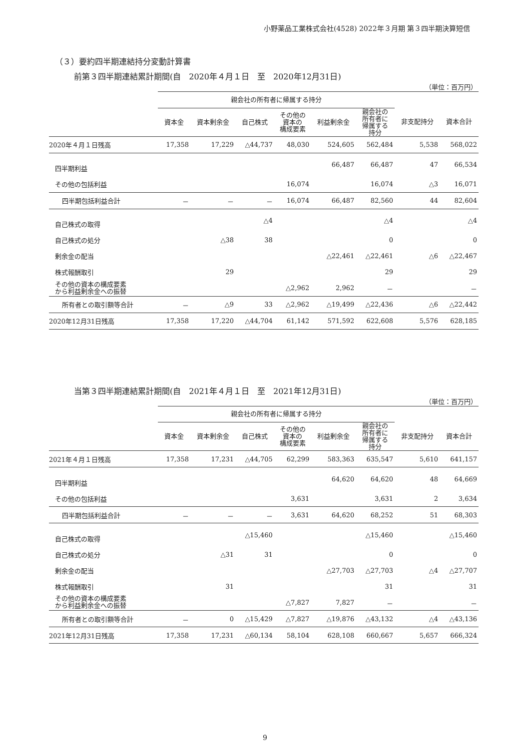小野薬品工業株式会社(4528) 2022年３月期 第３四半期決算短信
（３）要約四半期連結持分変動計算書
前第３四半期連結累計期間(自　2020年４月１日　至　2020年12月31日)
（単位：百万円）
| | 親会社の所有者に帰属する持分 | | | | | | | |
| --- | --- | --- | --- | --- | --- | --- | --- | --- |
| | 資本金 | 資本剰余金 | 自己株式 | その他の 資本の 構成要素 | 利益剰余金 | 親会社の 所有者に 帰属する 持分 | 非支配持分 | 資本合計 |
| 2020年４月１日残高 | 17,358 | 17,229 | △44,737 | 48,030 | 524,605 | 562,484 | 5,538 | 568,022 |
| 四半期利益 | | | | | 66,487 | 66,487 | 47 | 66,534 |
| その他の包括利益 | | | | 16,074 | | 16,074 | △3 | 16,071 |
| 四半期包括利益合計 | － | － | － | 16,074 | 66,487 | 82,560 | 44 | 82,604 |
| 自己株式の取得 | | | △4 | | | △4 | | △4 |
| 自己株式の処分 | | △38 | 38 | | | 0 | | 0 |
| 剰余金の配当 | | | | | △22,461 | △22,461 | △6 | △22,467 |
| 株式報酬取引 | | 29 | | | | 29 | | 29 |
| その他の資本の構成要素 から利益剰余金への振替 | | | | △2,962 | 2,962 | － | | － |
| 所有者との取引額等合計 | － | △9 | 33 | △2,962 | △19,499 | △22,436 | △6 | △22,442 |
| 2020年12月31日残高 | 17,358 | 17,220 | △44,704 | 61,142 | 571,592 | 622,608 | 5,576 | 628,185 |
当第３四半期連結累計期間(自　2021年４月１日　至　2021年12月31日)
（単位：百万円）
| | 親会社の所有者に帰属する持分 | | | | | | | |
| --- | --- | --- | --- | --- | --- | --- | --- | --- |
| | 資本金 | 資本剰余金 | 自己株式 | その他の 資本の 構成要素 | 利益剰余金 | 親会社の 所有者に 帰属する 持分 | 非支配持分 | 資本合計 |
| 2021年４月１日残高 | 17,358 | 17,231 | △44,705 | 62,299 | 583,363 | 635,547 | 5,610 | 641,157 |
| 四半期利益 | | | | | 64,620 | 64,620 | 48 | 64,669 |
| その他の包括利益 | | | | 3,631 | | 3,631 | 2 | 3,634 |
| 四半期包括利益合計 | － | － | － | 3,631 | 64,620 | 68,252 | 51 | 68,303 |
| 自己株式の取得 | | | △15,460 | | | △15,460 | | △15,460 |
| 自己株式の処分 | | △31 | 31 | | | 0 | | 0 |
| 剰余金の配当 | | | | | △27,703 | △27,703 | △4 | △27,707 |
| 株式報酬取引 | | 31 | | | | 31 | | 31 |
| その他の資本の構成要素 から利益剰余金への振替 | | | | △7,827 | 7,827 | － | | － |
| 所有者との取引額等合計 | － | 0 | △15,429 | △7,827 | △19,876 | △43,132 | △4 | △43,136 |
| 2021年12月31日残高 | 17,358 | 17,231 | △60,134 | 58,104 | 628,108 | 660,667 | 5,657 | 666,324 |
9